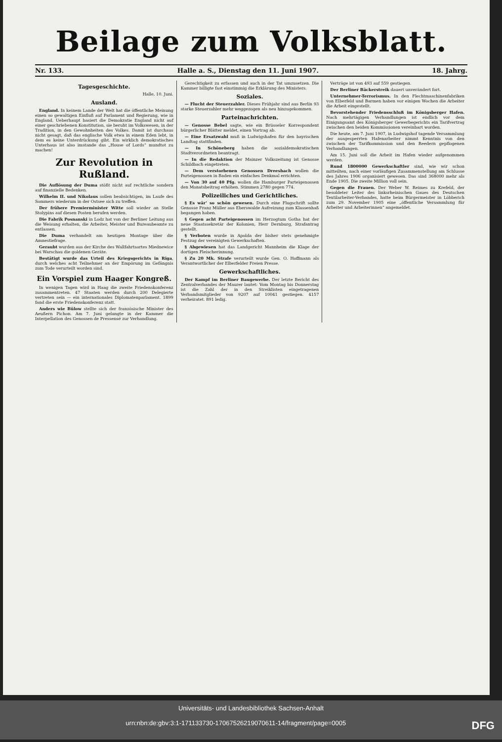Beilage zum Volksblatt.
Nr. 133. Halle a. S., Dienstag den 11. Juni 1907. 18. Jahrg.
Tagesgeschichte.
Halle, 10. Juni.
Ausland.
England. In keinem Lande der Welt hat die öffentliche Meinung einen so gewaltigen Einfluß auf Parlament und Regierung, wie in England. Ueberhaupt basiert die Demokratie England nicht auf einer geschriebenen Konstitution, sie beruht im Volkswesen, in der Tradition, in den Gewohnheiten des Volkes. Damit ist durchaus nicht gesagt, daß das englische Volk etwa in einem Eden lebt, in dem es keine Unterdrückung gibt. Ein wirklich demokratisches Unterhaus ist also imstande das „House of Lords“ mundtot zu machen!
Zur Revolution in Rußland.
Die Auflösung der Duma stößt nicht auf rechtliche sondern auf finanzielle Bedenken.
Wilhelm II. und Nikolaus sollen beabsichtigen, im Laufe des Sommers wiederum in der Ostsee sich zu treffen.
Der frühere Premierminister Witte soll wieder an Stelle Stolypins auf diesen Posten berufen werden.
Die Fabrik Posnanski in Lodz hat von der Berliner Leitung aus die Weisung erhalten, die Arbeiter, Meister und Bureaubeamte zu entlassen.
Die Duma verhandelt am heutigen Montage über die Amnestiefrage.
Geraubt wurden aus der Kirche des Wallfahrtsortes Miednewice bei Warschau die goldenen Geräte.
Bestätigt wurde das Urteil des Kriegsgerichts in Riga, durch welches acht Teilnehmer an der Empörung im Gefängnis zum Tode verurteilt worden sind.
Ein Vorspiel zum Haager Kongreß.
In wenigen Tagen wird in Haag die zweite Friedenskonferenz zusammentreten. 47 Staaten werden durch 200 Delegierte vertreten sein — ein internationales Diplomatenparlament. 1899 fand die erste Friedenskonferenz statt.
Anders wie Bülow stellte sich der französische Minister des Aeußern Pichon. Am 7. Juni gelangte in der Kammer die Interpellation des Genossen de Pressensé zur Verhandlung.
Gerechtigkeit zu erfassen und auch in der Tat umzusetzen. Die Kammer billigte fast einstimmig die Erklärung des Ministers.
Soziales.
— Flucht der Steuerzahler. Dieses Frühjahr sind aus Berlin 93 starke Steuerzahler mehr weggezogen als neu hinzugekommen.
Parteinachrichten.
— Genosse Bebel sagte, wie ein Brüsseler Korrespondent bürgerlicher Blätter meldet, einen Vortrag ab.
— Eine Ersatzwahl muß in Ludwigshafen für den bayrischen Landtag stattfinden.
— In Schöneberg haben die sozialdemokratischen Stadtverordneten beantragt.
— In die Redaktion der Mainzer Volkszeitung ist Genosse Schildbach eingetreten.
— Dem verstorbenen Genossen Dreesbach wollen die Parteigenossen in Baden ein einfaches Denkmal errichten.
— Von 30 auf 40 Pfg. wollen die Hamburger Parteigenossen den Monatsbeitrag erhöhen. Stimmen 2780 gegen 774.
Polizeiliches und Gerichtliches.
§ Es wär' so schön gewesen. Durch eine Flugschrift sollte Genosse Franz Müller aus Eberswalde Aufreizung zum Klassenhaß begangen haben.
§ Gegen acht Parteigenossen im Herzogtum Gotha hat der neue Staatssekretär der Kolonien, Herr Dernburg, Strafantrag gestellt.
§ Verboten wurde in Apolda der bisher stets genehmigte Festzug der vereinigten Gewerkschaften.
§ Abgewiesen hat das Landgericht Mannheim die Klage der dortigen Fleischerinnung.
§ Zu 20 Mk. Strafe verurteilt wurde Gen. O. Hoffmann als Verantwortlicher der Elberfelder Freien Presse.
Gewerkschaftliches.
Der Kampf im Berliner Baugewerbe. Der letzte Bericht des Zentralverbandes der Maurer lautet: Vom Montag bis Donnerstag ist die Zahl der in den Streiklisten eingetragenen Verbandsmitglieder von 9207 auf 10041 gestiegen. 4157 verheiratet. 891 ledig.
Verträge ist von 493 auf 559 gestiegen.
Der Berliner Bäckerstreik dauert unverändert fort.
Unternehmer-Terrorismus. In den Flechtmaschinenfabriken von Elberfeld und Barmen haben vor einigen Wochen die Arbeiter die Arbeit eingestellt.
Bevorstehender Friedensschluß im Königsberger Hafen. Nach mehrtägigen Verhandlungen ist endlich vor dem Einigungsamt des Königsberger Gewerbegerichts ein Tarifvertrag zwischen den beiden Kommissionen vereinbart worden.
Die heute, am 7. Juni 1907, in Ludwigshof tagende Versammlung der ausgesperrten Hafenarbeiter nimmt Kenntnis von den zwischen der Tarifkommission und den Reedern gepflogenen Verhandlungen.
Am 15. Juni soll die Arbeit im Hafen wieder aufgenommen werden.
Rund 1800000 Gewerkschaftler sind, wie wir schon mitteilten, nach einer vorläufigen Zusammenstellung am Schlusse des Jahres 1906 organisiert gewesen. Das sind 368000 mehr als Ende 1905. Die zweite Million voll sein.
Gegen die Frauen. Der Weber W. Reimes zu Krefeld, der besoldeter Leiter des linksrheinischen Gaues des Deutschen Textilarbeiter-Verbandes, hatte beim Bürgermeister in Löbberich zum 29. November 1905 eine „öffentliche Versammlung für Arbeiter und Arbeiterinnen“ angemeldet.
Universitäts- und Landesbibliothek Sachsen-Anhalt
urn:nbn:de:gbv:3:1-171133730-17067526219070611-14/fragment/page=0005 DFG